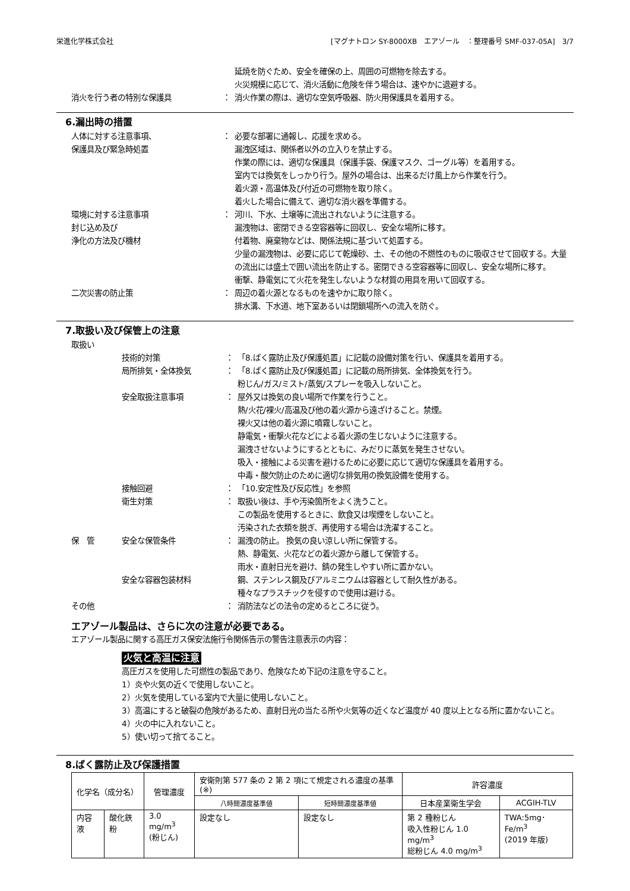栄進化学株式会社 [マグナトロン SY-8000XB　エアゾール　：整理番号 SMF-037-05A]　3/7
延焼を防ぐため、安全を確保の上、周囲の可燃物を除去する。
火災規模に応じて、消火活動に危険を伴う場合は、速やかに退避する。
消火を行う者の特別な保護具 ： 消火作業の際は、適切な空気呼吸器、防火用保護具を着用する。
6.漏出時の措置
人体に対する注意事項、
保護具及び緊急時処置
： 必要な部署に通報し、応援を求める。
漏洩区域は、関係者以外の立入りを禁止する。
作業の際には、適切な保護具（保護手袋、保護マスク、ゴーグル等）を着用する。
室内では換気をしっかり行う。屋外の場合は、出来るだけ風上から作業を行う。
着火源・高温体及び付近の可燃物を取り除く。
着火した場合に備えて、適切な消火器を準備する。
環境に対する注意事項
封じ込め及び
浄化の方法及び機材
： 河川、下水、土壌等に流出されないように注意する。
漏洩物は、密閉できる空容器等に回収し、安全な場所に移す。
付着物、廃棄物などは、関係法規に基づいて処置する。
少量の漏洩物は、必要に応じて乾燥砂、土、その他の不燃性のものに吸収させて回収する。大量の流出には盛土で囲い流出を防止する。密閉できる空容器等に回収し、安全な場所に移す。
衝撃、静電気にて火花を発生しないような材質の用具を用いて回収する。
二次災害の防止策 ： 周辺の着火源となるものを速やかに取り除く。
排水溝、下水道、地下室あるいは閉鎖場所への流入を防ぐ。
7.取扱い及び保管上の注意
取扱い
技術的対策 ： 「8.ばく露防止及び保護処置」に記載の設備対策を行い、保護具を着用する。
局所排気・全体換気 ： 「8.ばく露防止及び保護処置」に記載の局所排気、全体換気を行う。
粉じん/ガス/ミスト/蒸気/スプレーを吸入しないこと。
安全取扱注意事項 ： 屋外又は換気の良い場所で作業を行うこと。
熱/火花/裸火/高温及び他の着火源から遠ざけること。禁煙。
裸火又は他の着火源に噴霧しないこと。
静電気・衝撃火花などによる着火源の生じないように注意する。
漏洩させないようにするとともに、みだりに蒸気を発生させない。
吸入・接触による災害を避けるために必要に応じて適切な保護具を着用する。
中毒・酸欠防止のために適切な排気用の換気設備を使用する。
接触回避 ： 「10.安定性及び反応性」を参照
衛生対策 ： 取扱い後は、手や汚染箇所をよく洗うこと。
この製品を使用するときに、飲食又は喫煙をしないこと。
汚染された衣類を脱ぎ、再使用する場合は洗濯すること。
保　管 安全な保管条件 ： 漏洩の防止。 換気の良い涼しい所に保管する。
熱、静電気、火花などの着火源から離して保管する。
雨水・直射日光を避け、錆の発生しやすい所に置かない。
安全な容器包装材料 鋼、ステンレス鋼及びアルミニウムは容器として耐久性がある。
種々なプラスチックを侵すので使用は避ける。
その他 ： 消防法などの法令の定めるところに従う。
エアゾール製品は、さらに次の注意が必要である。
エアゾール製品に関する高圧ガス保安法施行令関係告示の警告注意表示の内容：
火気と高温に注意
高圧ガスを使用した可燃性の製品であり、危険なため下記の注意を守ること。
1）炎や火気の近くで使用しないこと。
2）火気を使用している室内で大量に使用しないこと。
3）高温にすると破裂の危険があるため、直射日光の当たる所や火気等の近くなど温度が 40 度以上となる所に置かないこと。
4）火の中に入れないこと。
5）使い切って捨てること。
8.ばく露防止及び保護措置
| 化学名（成分名） | | 管理濃度 | 安衛則第 577 条の 2 第 2 項にて規定される濃度の基準(※) | | 許容濃度 | |
| --- | --- | --- | --- | --- | --- | --- |
| | | | 八時間濃度基準値 | 短時間濃度基準値 | 日本産業衛生学会 | ACGIH-TLV |
| 内容液 | 酸化鉄粉 | 3.0 mg/m<sup>3</sup> (粉じん) | 設定なし | 設定なし | 第 2 種粉じん 吸入性粉じん 1.0 mg/m<sup>3</sup> 総粉じん 4.0 mg/m<sup>3</sup> | TWA:5mg･Fe/m<sup>3</sup> (2019 年版) |